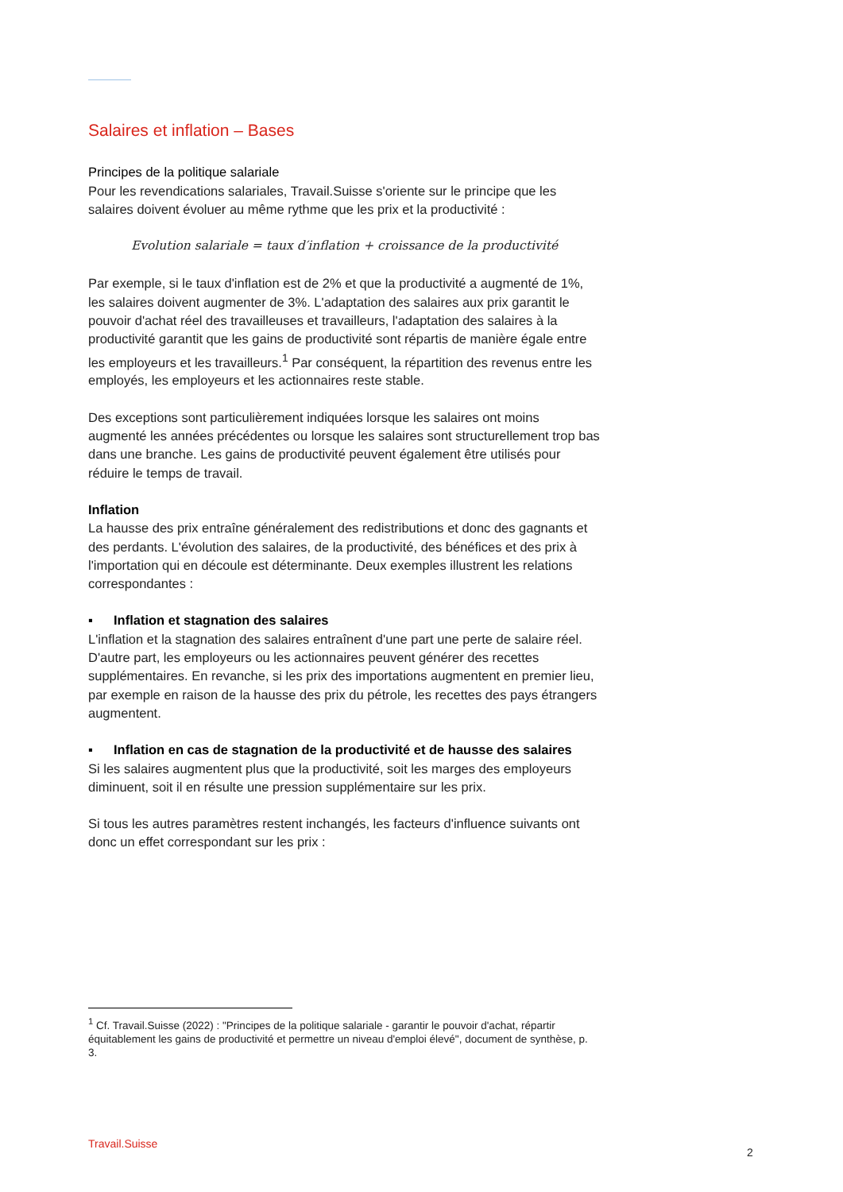Salaires et inflation – Bases
Principes de la politique salariale
Pour les revendications salariales, Travail.Suisse s'oriente sur le principe que les salaires doivent évoluer au même rythme que les prix et la productivité :
Evolution salariale = taux d′inflation + croissance de la productivité
Par exemple, si le taux d'inflation est de 2% et que la productivité a augmenté de 1%, les salaires doivent augmenter de 3%. L'adaptation des salaires aux prix garantit le pouvoir d'achat réel des travailleuses et travailleurs, l'adaptation des salaires à la productivité garantit que les gains de productivité sont répartis de manière égale entre les employeurs et les travailleurs.<sup>1</sup> Par conséquent, la répartition des revenus entre les employés, les employeurs et les actionnaires reste stable.
Des exceptions sont particulièrement indiquées lorsque les salaires ont moins augmenté les années précédentes ou lorsque les salaires sont structurellement trop bas dans une branche. Les gains de productivité peuvent également être utilisés pour réduire le temps de travail.
Inflation
La hausse des prix entraîne généralement des redistributions et donc des gagnants et des perdants. L'évolution des salaires, de la productivité, des bénéfices et des prix à l'importation qui en découle est déterminante. Deux exemples illustrent les relations correspondantes :
▪ Inflation et stagnation des salaires
L'inflation et la stagnation des salaires entraînent d'une part une perte de salaire réel. D'autre part, les employeurs ou les actionnaires peuvent générer des recettes supplémentaires. En revanche, si les prix des importations augmentent en premier lieu, par exemple en raison de la hausse des prix du pétrole, les recettes des pays étrangers augmentent.
▪ Inflation en cas de stagnation de la productivité et de hausse des salaires
Si les salaires augmentent plus que la productivité, soit les marges des employeurs diminuent, soit il en résulte une pression supplémentaire sur les prix.
Si tous les autres paramètres restent inchangés, les facteurs d'influence suivants ont donc un effet correspondant sur les prix :
<sup>1</sup> Cf. Travail.Suisse (2022) : "Principes de la politique salariale - garantir le pouvoir d'achat, répartir équitablement les gains de productivité et permettre un niveau d'emploi élevé", document de synthèse, p. 3.
Travail.Suisse
2